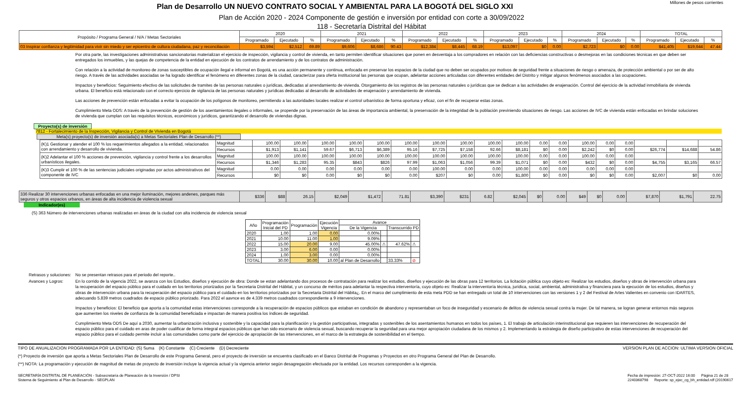Plan de Desarrollo UN NUEVO CONTRATO SOCIAL Y AMBIENTAL PARA LA BOGOTÁ DEL SIGLO XXI
Millones de pesos corrientes
Plan de Acción 2020 - 2024 Componente de gestión e inversión por entidad con corte a 30/09/2022
118 - Secretaría Distrital del Hábitat
| Propósito / Programa General / N/A / Metas Sectoriales | 2020 | | | 2021 | | | 2022 | | | 2023 | | | 2024 | | | TOTAL | | |
| --- | --- | --- | --- | --- | --- | --- | --- | --- | --- | --- | --- | --- | --- | --- | --- | --- | --- | --- |
| | Programado | Ejecutado | % | Programado | Ejecutado | % | Programado | Ejecutado | % | Programado | Ejecutado | % | Programado | Ejecutado | % | Programado | Ejecutado | % |
| 03 Inspirar confianza y legitimidad para vivir sin miedo y ser epicentro de cultura ciudadana, paz y reconciliación | $3,594 | $2,512 | 69.89 | $9,606 | $8,686 | 90.43 | $12,384 | $8,445 | 68.19 | $13,097 | $0 | 0.00 | $2,723 | $0 | 0.00 | $41,405 | $19,644 | 47.44 |
Por otra parte, las investigaciones administrativas sancionatorias materializan el ejercicio de inspección, vigilancia y control de vivienda, en tanto permiten identificar situaciones que ponen en desventaja a los compradores en relación con las deficiencias constructivas o desmejoras en las condiciones técnicas en que deben ser entregados los inmuebles, y las quejas de competencia de la entidad en ejecución de los contratos de arrendamiento y de los contratos de administración.
Con relación a la actividad de monitoreo de zonas susceptibles de ocupación ilegal e informal en Bogotá, es una acción permanente y continua, enfocada en preservar los espacios de la ciudad que no deben ser ocupados por motivos de seguridad frente a situaciones de riesgo o amenaza, de protección ambiental o por ser de alto riesgo. A través de las actividades asociadas se ha logrado identificar el fenómeno en diferentes zonas de la ciudad, caracterizar para oferta institucional las personas que ocupan, adelantar acciones articuladas con diferentes entidades del Distrito y mitigar algunos fenómenos asociados a las ocupaciones.
Impactos y beneficios: Seguimiento efectivo de las solicitudes de tramites de las personas naturales o jurídicas, dedicadas al arrendamiento de vivienda. Otorgamiento de los registros de las personas naturales o jurídicas que se dedican a las actividades de enajenación. Control del ejercicio de la actividad inmobiliaria de vivienda urbana. El beneficio está relacionado con el correcto ejercicio de vigilancia de las personas naturales y jurídicas dedicadas al desarrollo de actividades de enajenación y arrendamiento de vivienda.
Las acciones de prevención están enfocadas a evitar la ocupación de los polígonos de monitoreo, permitiendo a las autoridades locales realizar el control urbanístico de forma oportuna y eficaz, con el fin de recuperar estas zonas.
Cumplimiento Meta ODS: A través de la prevención de gestión de los asentamientos ilegales o informales, se propende por la preservación de las áreas de importancia ambiental, la preservación de la integridad de la población previniendo situaciones de riesgo. Las acciones de IVC de vivienda están enfocadas en brindar soluciones de vivienda que cumplan con las requisitos técnicos, económicos y jurídicos, garantizando el desarrollo de viviendas dignas.
Proyecto(s) de inversión
7812 - Fortalecimiento de la Inspección, Vigilancia y Control de Vivienda en Bogotá
Meta(s) proyecto(s) de inversión asociada(s) a Metas Sectoriales Plan de Desarrollo (**)
| (K)1 Gestionar y atender el 100 % los requerimientos allegados a la entidad, relacionados con arrendamiento y desarrollo de vivienda. | Magnitud | 100.00 | 100.00 | 100.00 | 100.00 | 100.00 | 100.00 | 100.00 | 100.00 | 100.00 | 100.00 | 0.00 | 0.00 | 100.00 | 0.00 | 0.00 | | | |
| | Recursos | $1,913 | $1,141 | 59.67 | $6,713 | $6,389 | 95.16 | $7,725 | $7,158 | 92.66 | $8,181 | $0 | 0.00 | $2,242 | $0 | 0.00 | $26,774 | $14,688 | 54.86 |
| (K)2 Adelantar el 100 % acciones de prevención, vigilancia y control frente a los desarrollos urbanísticos ilegales. | Magnitud | 100.00 | 100.00 | 100.00 | 100.00 | 100.00 | 100.00 | 100.00 | 100.00 | 100.00 | 100.00 | 0.00 | 0.00 | 100.00 | 0.00 | 0.00 | | | |
| | Recursos | $1,346 | $1,283 | 95.35 | $843 | $826 | 97.99 | $1,063 | $1,056 | 99.39 | $1,071 | $0 | 0.00 | $432 | $0 | 0.00 | $4,755 | $3,165 | 66.57 |
| (K)3 Cumplir el 100 % de las sentencias judiciales originadas por actos administrativos del componente de IVC | Magnitud | 0.00 | 0.00 | 0.00 | 0.00 | 0.00 | 0.00 | 100.00 | 0.00 | 0.00 | 100.00 | 0.00 | 0.00 | 0.00 | 0.00 | 0.00 | | | |
| | Recursos | $0 | $0 | 0.00 | $0 | $0 | 0.00 | $207 | $0 | 0.00 | $1,800 | $0 | 0.00 | $0 | $0 | 0.00 | $2,007 | $0 | 0.00 |
| 336 Realizar 30 intervenciones urbanas enfocadas en una mejor iluminación, mejores andenes, parques más seguros y otros espacios urbanos, en áreas de alta incidencia de violencia sexual | $336 | $88 | 26.15 | $2,049 | $1,472 | 71.81 | $3,390 | $231 | 6.82 | $2,045 | $0 | 0.00 | $49 | $0 | 0.00 | $7,870 | $1,791 | 22.75 |
Indicador(es)
(S) 363 Número de intervenciones urbanas realizadas en áreas de la ciudad con alta incidencia de violencia sexual
| Año | Programación Inicial del PD | Programación | Ejecución Vigencia | Avance | | | |
| --- | --- | --- | --- | --- | --- | --- | --- |
| | | | | De la Vigencia | | Transcurrido PD | |
| 2020 | 1.00 | 1.00 | 0.00 | 0.00% | | | |
| 2021 | 10.00 | 11.00 | 1.00 | 9.09% | | | |
| 2022 | 15.00 | 20.00 | 9.00 | 45.00% | ⚠ | 47.62% | ⚠ |
| 2023 | 3.00 | 6.00 | 0.00 | 0.00% | | | |
| 2024 | 1.00 | 3.00 | 0.00 | 0.00% | | | |
| TOTAL | 30.00 | 30.00 | 10.00 | al Plan de Desarrollo | | 33.33% | ⊘ |
Retrasos y soluciones:
No se presentan retrasos para el periodo del reporte..
Avances y Logros:
En lo corrido de la vigencia 2022, se avanza con los Estudios, diseños y ejecución de obra: Donde se estan adelantando dos procesos de contratación para realizar los estudios, diseños y ejecución de las obras para 12 territorios. La licitación pública cuyo objeto es: Realizar los estudios, diseños y obras de intervención urbana para la recuperación del espacio público para el cuidado en los territorios priorizados por la Secretaria Distrital del Hábitat, y un concurso de méritos para adelantar la respectiva interventoría, cuyo objeto es: Realizar la interventoría técnica, jurídica, social, ambiental, administrativa y financiera para la ejecución de los estudios, diseños y obras de intervención urbana para la recuperación del espacio público para el cuidado en los territorios priorizados por la Secretaria Distrital del Hábita¿. En el marco del cumplimiento de esta meta PDD se han entregado un total de 10 intervenciones con las versiones 1 y 2 del Festival de Artes Valientes en convenio con IDARTES, adecuando 5.839 metros cuadrados de espacio público priorizado. Para 2022 el aavnce es de 4.339 metros cuadrados correspondiente a 9 intervenciones.
Impactos y beneficios: El beneficio que aporta a la comunidad estas intervenciones corresponde a la recuperación de espacios públicos que estaban en condición de abandono y representaban un foco de inseguridad y escenario de delitos de violencia sexual contra la mujer. De tal manera, se logran generar entornos más seguros que aumenten los niveles de confianza de la comunidad beneficiada e impactan de manera positiva los índices de seguridad.
Cumplimiento Meta ODS De aquí a 2030, aumentar la urbanización inclusiva y sostenible y la capacidad para la planificación y la gestión participativas, integradas y sostenibles de los asentamientos humanos en todos los países, 1. El trabajo de articulación interinstitucional que requieren las intervenciones de recuperación del espacio público para el cuidado en aras de poder cualificar de forma integral espacios públicos que han sido escenario de violencia sexual, buscando recuperar la seguridad para una mejor apropiación ciudadana de los mismos y 2. Implementando la estrategia de diseño participativo de estas intervenciones de recuperación del espacio público para el cuidado permite incluir a las comunidades como parte del ejercicio de apropiación de las intervenciones, en el marco de la estrategia de sostenibilidad en el tiempo.
TIPO DE ANUALIZACION PROGRAMADA POR LA ENTIDAD: (S) Suma (K) Constante (C) Creciente (D) Decreciente VERSION PLAN DE ACCION: ULTIMA VERSION OFICIAL
(*) Proyecto de inversión que aporta a Metas Sectoriales Plan de Desarrollo de este Programa General, pero el proyecto de inversión se encuentra clasificado en el Banco Distrital de Programas y Proyectos en otro Programa General del Plan de Desarrollo.
(**) NOTA: La programación y ejecución de magnitud de metas de proyecto de inversión incluye la vigencia actual y la vigencia anterior según desagregación efectuada por la entidad. Los recursos corresponden a la vigencia.
SECRETARÍA DISTRITAL DE PLANEACIÓN - Subsecretaría de Planeación de la Inversión / DPSI
Sistema de Seguimiento al Plan de Desarrollo - SEGPLAN
Fecha de impresión: 27-OCT-2022 16:00 Página 21 de 28
2240368798 Reporte: sp_ejec_cg_bh_entidad.rdf (20190617